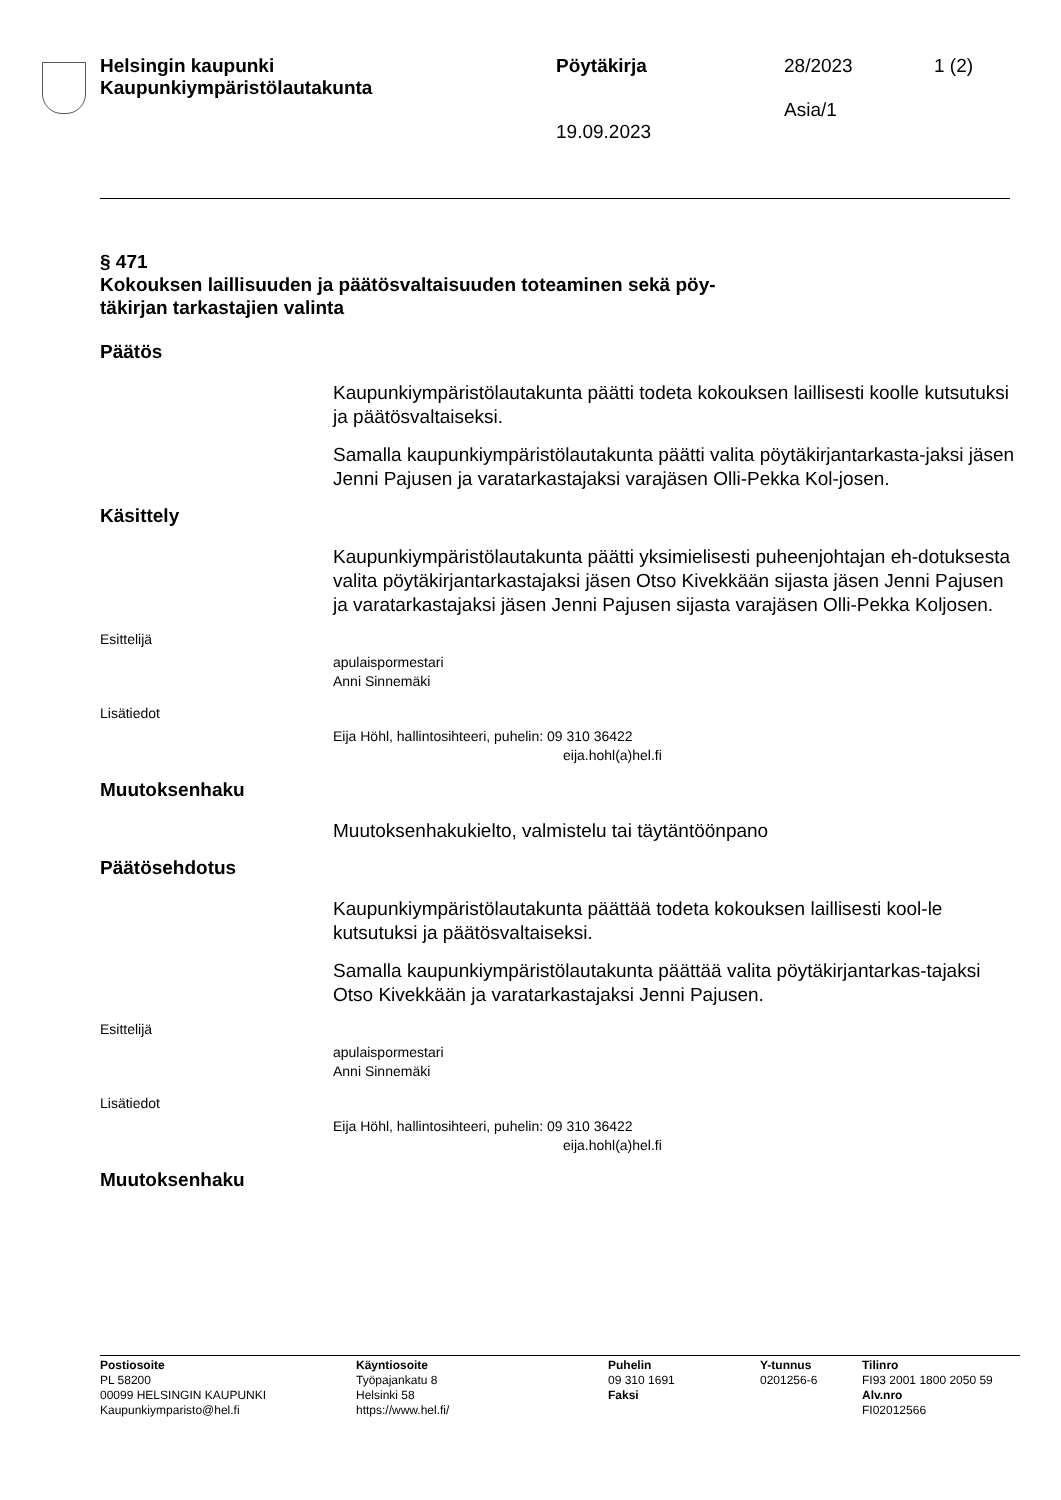Helsingin kaupunki
Kaupunkiympäristölautakunta
Pöytäkirja
19.09.2023
28/2023
Asia/1
1 (2)
§ 471
Kokouksen laillisuuden ja päätösvaltaisuuden toteaminen sekä pöy-
täkirjan tarkastajien valinta
Päätös
Kaupunkiympäristölautakunta päätti todeta kokouksen laillisesti koolle kutsutuksi ja päätösvaltaiseksi.
Samalla kaupunkiympäristölautakunta päätti valita pöytäkirjantarkasta-jaksi jäsen Jenni Pajusen ja varatarkastajaksi varajäsen Olli-Pekka Kol-josen.
Käsittely
Kaupunkiympäristölautakunta päätti yksimielisesti puheenjohtajan eh-dotuksesta valita pöytäkirjantarkastajaksi jäsen Otso Kivekkään sijasta jäsen Jenni Pajusen ja varatarkastajaksi jäsen Jenni Pajusen sijasta varajäsen Olli-Pekka Koljosen.
Esittelijä
apulaispormestari
Anni Sinnemäki
Lisätiedot
Eija Höhl, hallintosihteeri, puhelin: 09 310 36422
eija.hohl(a)hel.fi
Muutoksenhaku
Muutoksenhakukielto, valmistelu tai täytäntöönpano
Päätösehdotus
Kaupunkiympäristölautakunta päättää todeta kokouksen laillisesti kool-le kutsutuksi ja päätösvaltaiseksi.
Samalla kaupunkiympäristölautakunta päättää valita pöytäkirjantarkas-tajaksi Otso Kivekkään ja varatarkastajaksi Jenni Pajusen.
Esittelijä
apulaispormestari
Anni Sinnemäki
Lisätiedot
Eija Höhl, hallintosihteeri, puhelin: 09 310 36422
eija.hohl(a)hel.fi
Muutoksenhaku
Postiosoite
PL 58200
00099 HELSINGIN KAUPUNKI
Kaupunkiymparisto@hel.fi
Käyntiosoite
Työpajankatu 8
Helsinki 58
https://www.hel.fi/
Puhelin
09 310 1691
Faksi
Y-tunnus
0201256-6
Tilinro
FI93 2001 1800 2050 59
Alv.nro
FI02012566